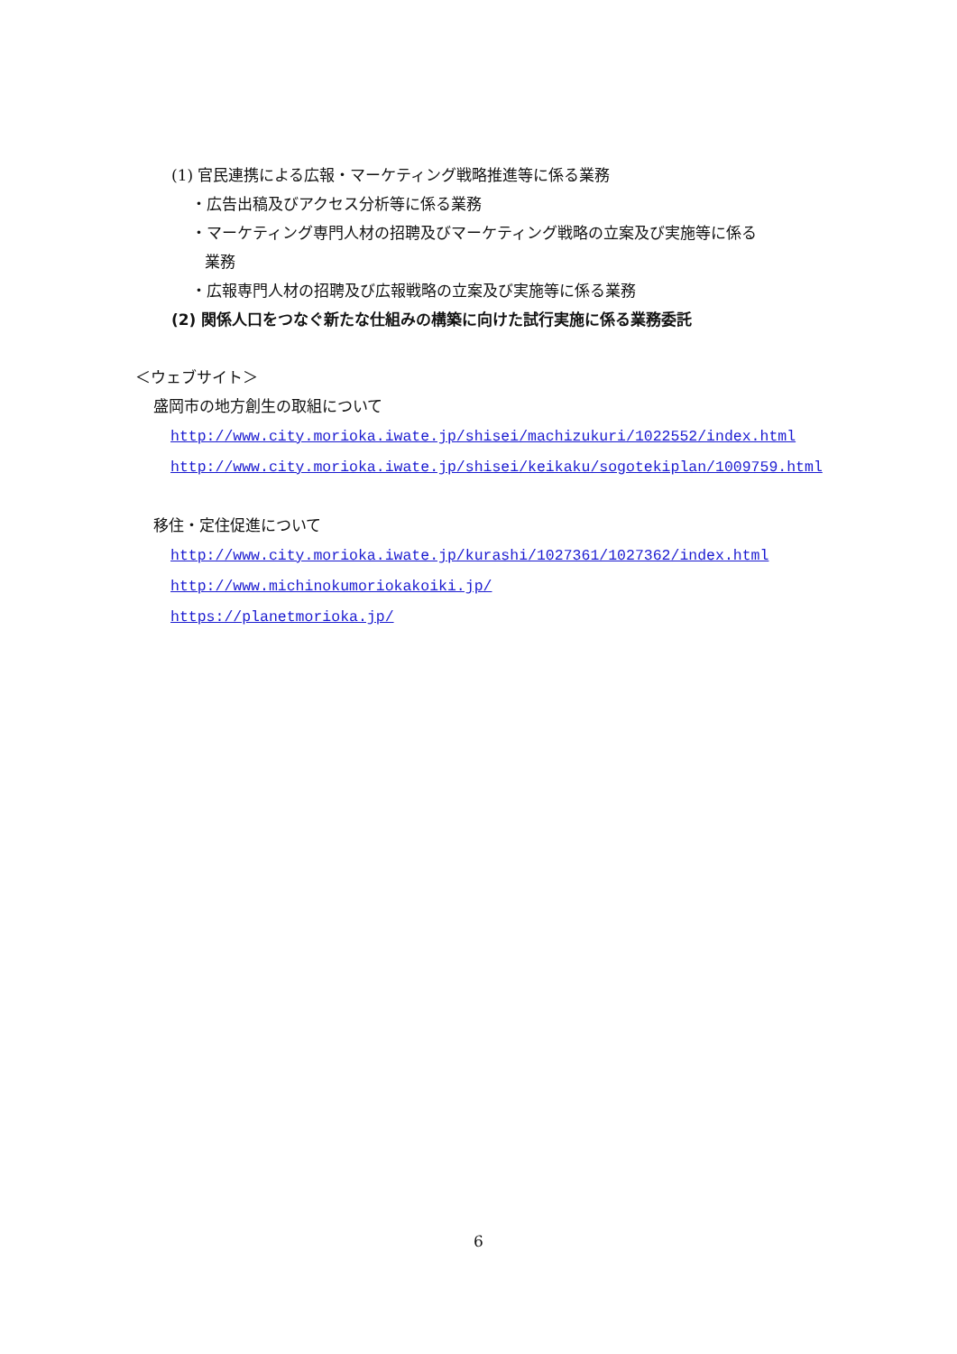(1) 官民連携による広報・マーケティング戦略推進等に係る業務
・広告出稿及びアクセス分析等に係る業務
・マーケティング専門人材の招聘及びマーケティング戦略の立案及び実施等に係る
業務
・広報専門人材の招聘及び広報戦略の立案及び実施等に係る業務
(2) 関係人口をつなぐ新たな仕組みの構築に向けた試行実施に係る業務委託
＜ウェブサイト＞
盛岡市の地方創生の取組について
http://www.city.morioka.iwate.jp/shisei/machizukuri/1022552/index.html
http://www.city.morioka.iwate.jp/shisei/keikaku/sogotekiplan/1009759.html
移住・定住促進について
http://www.city.morioka.iwate.jp/kurashi/1027361/1027362/index.html
http://www.michinokumoriokakoiki.jp/
https://planetmorioka.jp/
6